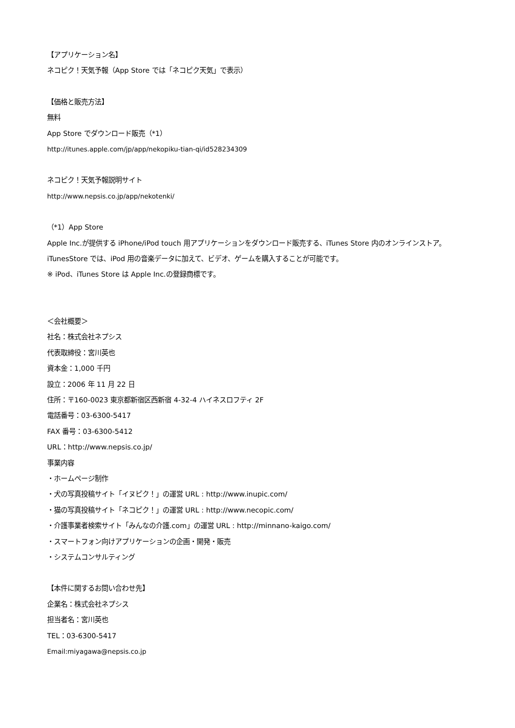【アプリケーション名】
ネコピク！天気予報（App Store では「ネコピク天気」で表示）
【価格と販売方法】
無料
App Store でダウンロード販売（*1）
http://itunes.apple.com/jp/app/nekopiku-tian-qi/id528234309
ネコピク！天気予報説明サイト
http://www.nepsis.co.jp/app/nekotenki/
（*1）App Store
Apple Inc.が提供する iPhone/iPod touch 用アプリケーションをダウンロード販売する、iTunes Store 内のオンラインストア。iTunesStore では、iPod 用の音楽データに加えて、ビデオ、ゲームを購入することが可能です。
※ iPod、iTunes Store は Apple Inc.の登録商標です。
＜会社概要＞
社名：株式会社ネプシス
代表取締役：宮川英也
資本金：1,000 千円
設立：2006 年 11 月 22 日
住所：〒160-0023 東京都新宿区西新宿 4-32-4 ハイネスロフティ 2F
電話番号：03-6300-5417
FAX 番号：03-6300-5412
URL：http://www.nepsis.co.jp/
事業内容
・ホームページ制作
・犬の写真投稿サイト「イヌピク！」の運営 URL : http://www.inupic.com/
・猫の写真投稿サイト「ネコピク！」の運営 URL : http://www.necopic.com/
・介護事業者検索サイト「みんなの介護.com」の運営 URL : http://minnano-kaigo.com/
・スマートフォン向けアプリケーションの企画・開発・販売
・システムコンサルティング
【本件に関するお問い合わせ先】
企業名：株式会社ネプシス
担当者名：宮川英也
TEL：03-6300-5417
Email:miyagawa@nepsis.co.jp